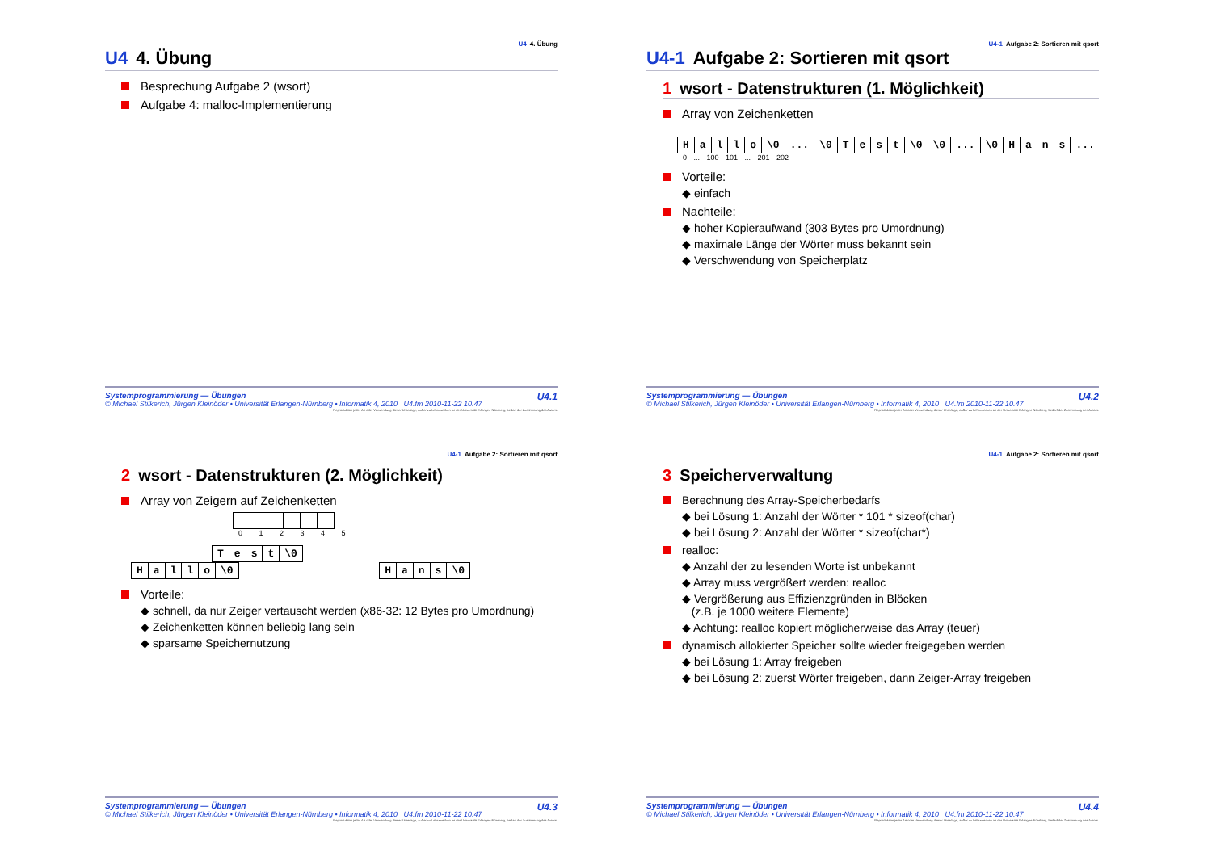U4 4. Übung
U4 4. Übung
Besprechung Aufgabe 2 (wsort)
Aufgabe 4: malloc-Implementierung
U4.1
Systemprogrammierung — Übungen
© Michael Stilkerich, Jürgen Kleinöder • Universität Erlangen-Nürnberg • Informatik 4, 2010 U4.fm 2010-11-22 10.47
Reproduktion jeder Art oder Verwendung dieser Unterlage, außer zu Lehrzwecken an der Universität Erlangen-Nürnberg, bedarf der Zustimmung des Autors.
U4-1 Aufgabe 2: Sortieren mit qsort
U4-1 Aufgabe 2: Sortieren mit qsort
1 wsort - Datenstrukturen (1. Möglichkeit)
Array von Zeichenketten
| H | a | l | l | o | \0 | ... | \0 | T | e | s | t | \0 | \0 | ... | \0 | H | a | n | s | ... |
0 ... 100 101 ... 201 202
Vorteile:
◆ einfach
Nachteile:
◆ hoher Kopieraufwand (303 Bytes pro Umordnung)
◆ maximale Länge der Wörter muss bekannt sein
◆ Verschwendung von Speicherplatz
U4.2
Systemprogrammierung — Übungen
© Michael Stilkerich, Jürgen Kleinöder • Universität Erlangen-Nürnberg • Informatik 4, 2010 U4.fm 2010-11-22 10.47
Reproduktion jeder Art oder Verwendung dieser Unterlage, außer zu Lehrzwecken an der Universität Erlangen-Nürnberg, bedarf der Zustimmung des Autors.
U4-1 Aufgabe 2: Sortieren mit qsort
2 wsort - Datenstrukturen (2. Möglichkeit)
Array von Zeigern auf Zeichenketten
0 1 2 3 4 5
| T | e | s | t | \0 |
| H | a | l | l | o | \0 |
| H | a | n | s | \0 |
Vorteile:
◆ schnell, da nur Zeiger vertauscht werden (x86-32: 12 Bytes pro Umordnung)
◆ Zeichenketten können beliebig lang sein
◆ sparsame Speichernutzung
U4.3
Systemprogrammierung — Übungen
© Michael Stilkerich, Jürgen Kleinöder • Universität Erlangen-Nürnberg • Informatik 4, 2010 U4.fm 2010-11-22 10.47
Reproduktion jeder Art oder Verwendung dieser Unterlage, außer zu Lehrzwecken an der Universität Erlangen-Nürnberg, bedarf der Zustimmung des Autors.
U4-1 Aufgabe 2: Sortieren mit qsort
3 Speicherverwaltung
Berechnung des Array-Speicherbedarfs
◆ bei Lösung 1: Anzahl der Wörter * 101 * sizeof(char)
◆ bei Lösung 2: Anzahl der Wörter * sizeof(char*)
realloc:
◆ Anzahl der zu lesenden Worte ist unbekannt
◆ Array muss vergrößert werden: realloc
◆ Vergrößerung aus Effizienzgründen in Blöcken
(z.B. je 1000 weitere Elemente)
◆ Achtung: realloc kopiert möglicherweise das Array (teuer)
dynamisch allokierter Speicher sollte wieder freigegeben werden
◆ bei Lösung 1: Array freigeben
◆ bei Lösung 2: zuerst Wörter freigeben, dann Zeiger-Array freigeben
U4.4
Systemprogrammierung — Übungen
© Michael Stilkerich, Jürgen Kleinöder • Universität Erlangen-Nürnberg • Informatik 4, 2010 U4.fm 2010-11-22 10.47
Reproduktion jeder Art oder Verwendung dieser Unterlage, außer zu Lehrzwecken an der Universität Erlangen-Nürnberg, bedarf der Zustimmung des Autors.